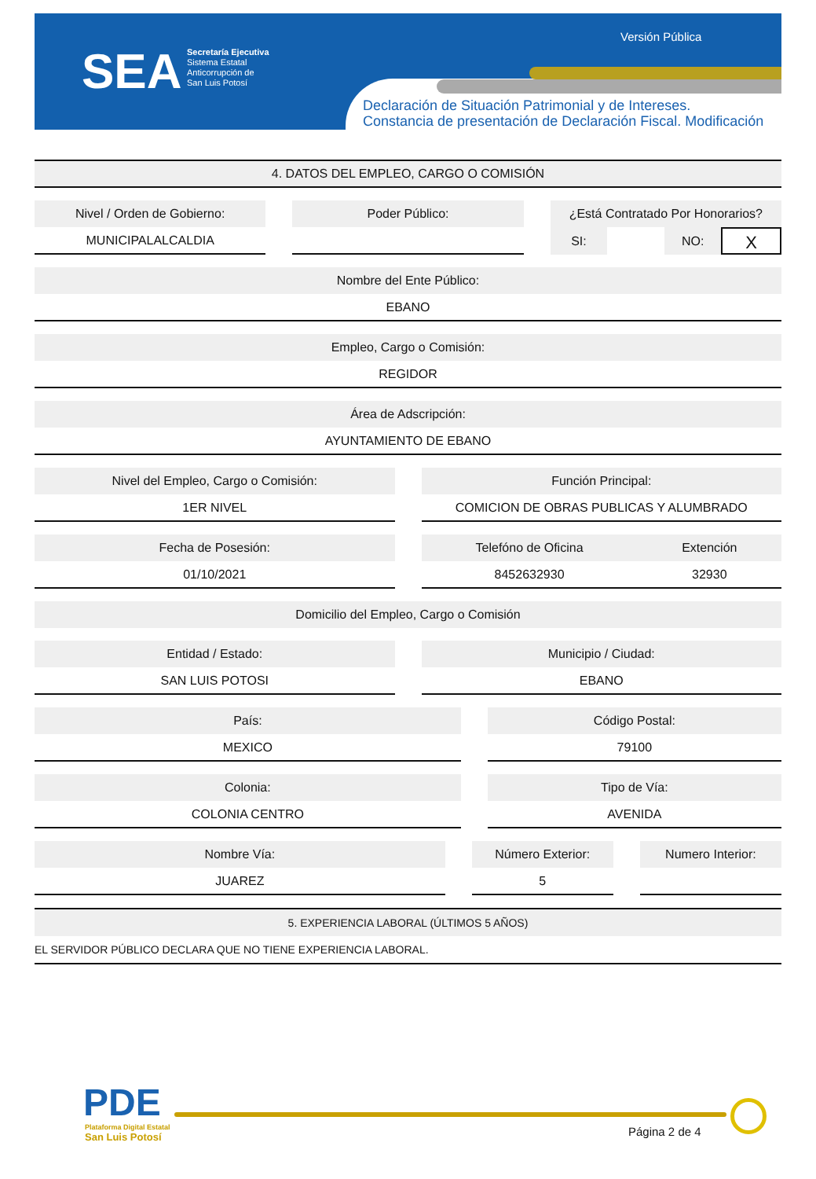SEA
Secretaría Ejecutiva
Sistema Estatal
Anticorrupción de
San Luis Potosí
Versión Pública
Declaración de Situación Patrimonial y de Intereses.
Constancia de presentación de Declaración Fiscal. Modificación
4. DATOS DEL EMPLEO, CARGO O COMISIÓN
Nivel / Orden de Gobierno:
MUNICIPALALCALDIA
Poder Público: ¿Está Contratado Por Honorarios?
SI: NO: X
Nombre del Ente Público:
EBANO
Empleo, Cargo o Comisión:
REGIDOR
Área de Adscripción:
AYUNTAMIENTO DE EBANO
Nivel del Empleo, Cargo o Comisión:
1ER NIVEL
Función Principal:
COMICION DE OBRAS PUBLICAS Y ALUMBRADO
Fecha de Posesión:
01/10/2021
Telefóno de Oficina
8452632930
Extención
32930
Domicilio del Empleo, Cargo o Comisión
Entidad / Estado:
SAN LUIS POTOSI
Municipio / Ciudad:
EBANO
País:
MEXICO
Código Postal:
79100
Colonia:
COLONIA CENTRO
Tipo de Vía:
AVENIDA
Nombre Vía:
JUAREZ
Número Exterior:
5
Numero Interior:
5. EXPERIENCIA LABORAL (ÚLTIMOS 5 AÑOS)
EL SERVIDOR PÚBLICO DECLARA QUE NO TIENE EXPERIENCIA LABORAL.
PDE
Plataforma Digital Estatal
San Luis Potosí
Página 2 de 4